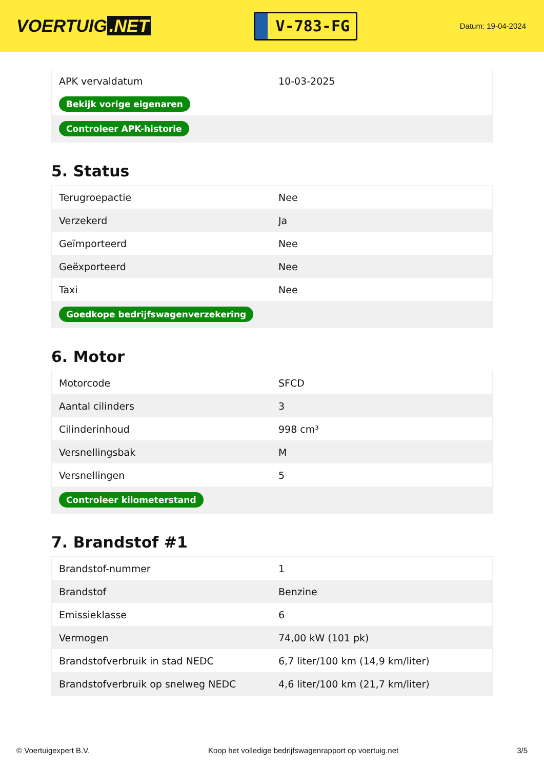VOERTUIG.NET
V-783-FG
Datum: 19-04-2024
| APK vervaldatum | 10-03-2025 |
| Bekijk vorige eigenaren | |
| Controleer APK-historie | |
5. Status
| Terugroepactie | Nee |
| Verzekerd | Ja |
| Geïmporteerd | Nee |
| Geëxporteerd | Nee |
| Taxi | Nee |
| Goedkope bedrijfswagenverzekering | |
6. Motor
| Motorcode | SFCD |
| Aantal cilinders | 3 |
| Cilinderinhoud | 998 cm³ |
| Versnellingsbak | M |
| Versnellingen | 5 |
| Controleer kilometerstand | |
7. Brandstof #1
| Brandstof-nummer | 1 |
| Brandstof | Benzine |
| Emissieklasse | 6 |
| Vermogen | 74,00 kW (101 pk) |
| Brandstofverbruik in stad NEDC | 6,7 liter/100 km (14,9 km/liter) |
| Brandstofverbruik op snelweg NEDC | 4,6 liter/100 km (21,7 km/liter) |
© Voertuigexpert B.V. Koop het volledige bedrijfswagenrapport op voertuig.net 3/5